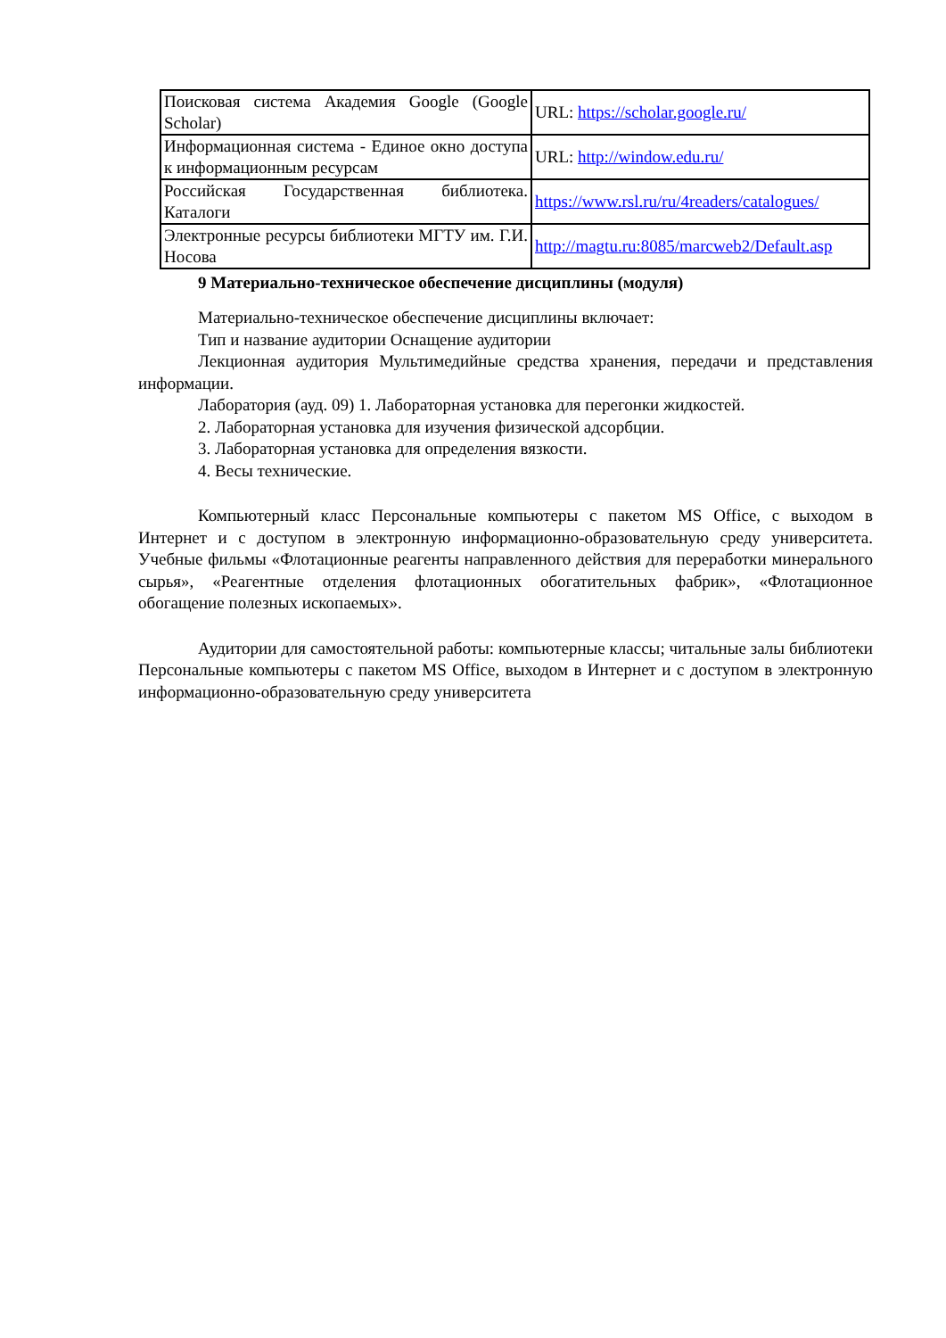| Поисковая система Академия Google (Google Scholar) | URL: https://scholar.google.ru/ |
| Информационная система - Единое окно доступа к информационным ресурсам | URL: http://window.edu.ru/ |
| Российская Государственная библиотека. Каталоги | https://www.rsl.ru/ru/4readers/catalogues/ |
| Электронные ресурсы библиотеки МГТУ им. Г.И. Носова | http://magtu.ru:8085/marcweb2/Default.asp |
9 Материально-техническое обеспечение дисциплины (модуля)
Материально-техническое обеспечение дисциплины включает:
Тип и название аудитории Оснащение аудитории
Лекционная аудитория Мультимедийные средства хранения, передачи и представления информации.
Лаборатория (ауд. 09) 1. Лабораторная установка для перегонки жидкостей.
2. Лабораторная установка для изучения физической адсорбции.
3. Лабораторная установка для определения вязкости.
4. Весы технические.
Компьютерный класс Персональные компьютеры с пакетом MS Office, с выходом в Интернет и с доступом в электронную информационно-образовательную среду университета. Учебные фильмы «Флотационные реагенты направленного действия для переработки минерального сырья», «Реагентные отделения флотационных обогатительных фабрик», «Флотационное обогащение полезных ископаемых».
Аудитории для самостоятельной работы: компьютерные классы; читальные залы библиотеки Персональные компьютеры с пакетом MS Office, выходом в Интернет и с доступом в электронную информационно-образовательную среду университета